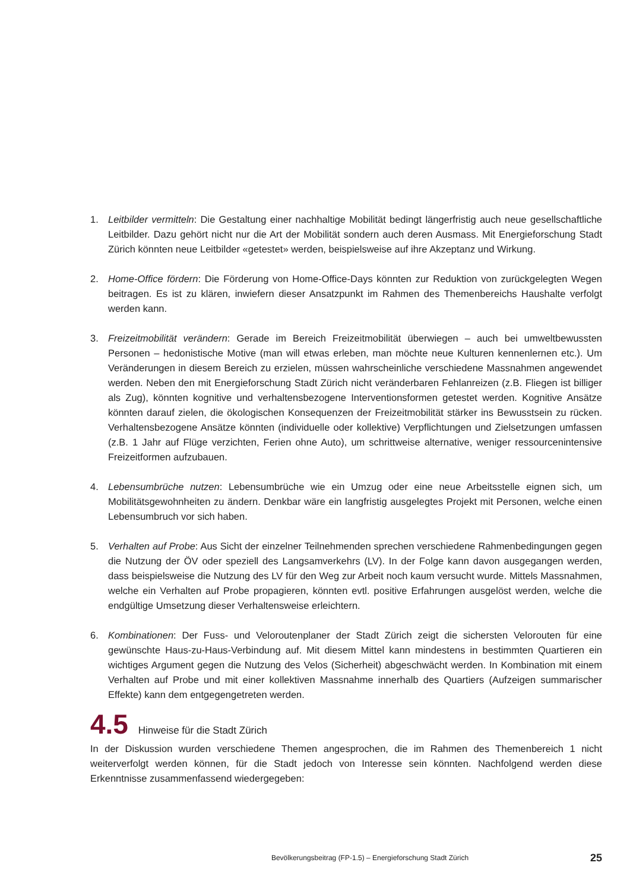1. Leitbilder vermitteln: Die Gestaltung einer nachhaltige Mobilität bedingt längerfristig auch neue gesellschaftliche Leitbilder. Dazu gehört nicht nur die Art der Mobilität sondern auch deren Ausmass. Mit Energieforschung Stadt Zürich könnten neue Leitbilder «getestet» werden, beispielsweise auf ihre Akzeptanz und Wirkung.
2. Home-Office fördern: Die Förderung von Home-Office-Days könnten zur Reduktion von zurückgelegten Wegen beitragen. Es ist zu klären, inwiefern dieser Ansatzpunkt im Rahmen des Themenbereichs Haushalte verfolgt werden kann.
3. Freizeitmobilität verändern: Gerade im Bereich Freizeitmobilität überwiegen – auch bei umweltbewussten Personen – hedonistische Motive (man will etwas erleben, man möchte neue Kulturen kennenlernen etc.). Um Veränderungen in diesem Bereich zu erzielen, müssen wahrscheinliche verschiedene Massnahmen angewendet werden. Neben den mit Energieforschung Stadt Zürich nicht veränderbaren Fehlanreizen (z.B. Fliegen ist billiger als Zug), könnten kognitive und verhaltensbezogene Interventionsformen getestet werden. Kognitive Ansätze könnten darauf zielen, die ökologischen Konsequenzen der Freizeitmobilität stärker ins Bewusstsein zu rücken. Verhaltensbezogene Ansätze könnten (individuelle oder kollektive) Verpflichtungen und Zielsetzungen umfassen (z.B. 1 Jahr auf Flüge verzichten, Ferien ohne Auto), um schrittweise alternative, weniger ressourcenintensive Freizeitformen aufzubauen.
4. Lebensumbrüche nutzen: Lebensumbrüche wie ein Umzug oder eine neue Arbeitsstelle eignen sich, um Mobilitätsgewohnheiten zu ändern. Denkbar wäre ein langfristig ausgelegtes Projekt mit Personen, welche einen Lebensumbruch vor sich haben.
5. Verhalten auf Probe: Aus Sicht der einzelner Teilnehmenden sprechen verschiedene Rahmenbedingungen gegen die Nutzung der ÖV oder speziell des Langsamverkehrs (LV). In der Folge kann davon ausgegangen werden, dass beispielsweise die Nutzung des LV für den Weg zur Arbeit noch kaum versucht wurde. Mittels Massnahmen, welche ein Verhalten auf Probe propagieren, könnten evtl. positive Erfahrungen ausgelöst werden, welche die endgültige Umsetzung dieser Verhaltensweise erleichtern.
6. Kombinationen: Der Fuss- und Veloroutenplaner der Stadt Zürich zeigt die sichersten Velorouten für eine gewünschte Haus-zu-Haus-Verbindung auf. Mit diesem Mittel kann mindestens in bestimmten Quartieren ein wichtiges Argument gegen die Nutzung des Velos (Sicherheit) abgeschwächt werden. In Kombination mit einem Verhalten auf Probe und mit einer kollektiven Massnahme innerhalb des Quartiers (Aufzeigen summarischer Effekte) kann dem entgegengetreten werden.
4.5 Hinweise für die Stadt Zürich
In der Diskussion wurden verschiedene Themen angesprochen, die im Rahmen des Themenbereich 1 nicht weiterverfolgt werden können, für die Stadt jedoch von Interesse sein könnten. Nachfolgend werden diese Erkenntnisse zusammenfassend wiedergegeben:
Bevölkerungsbeitrag (FP-1.5) – Energieforschung Stadt Zürich 25